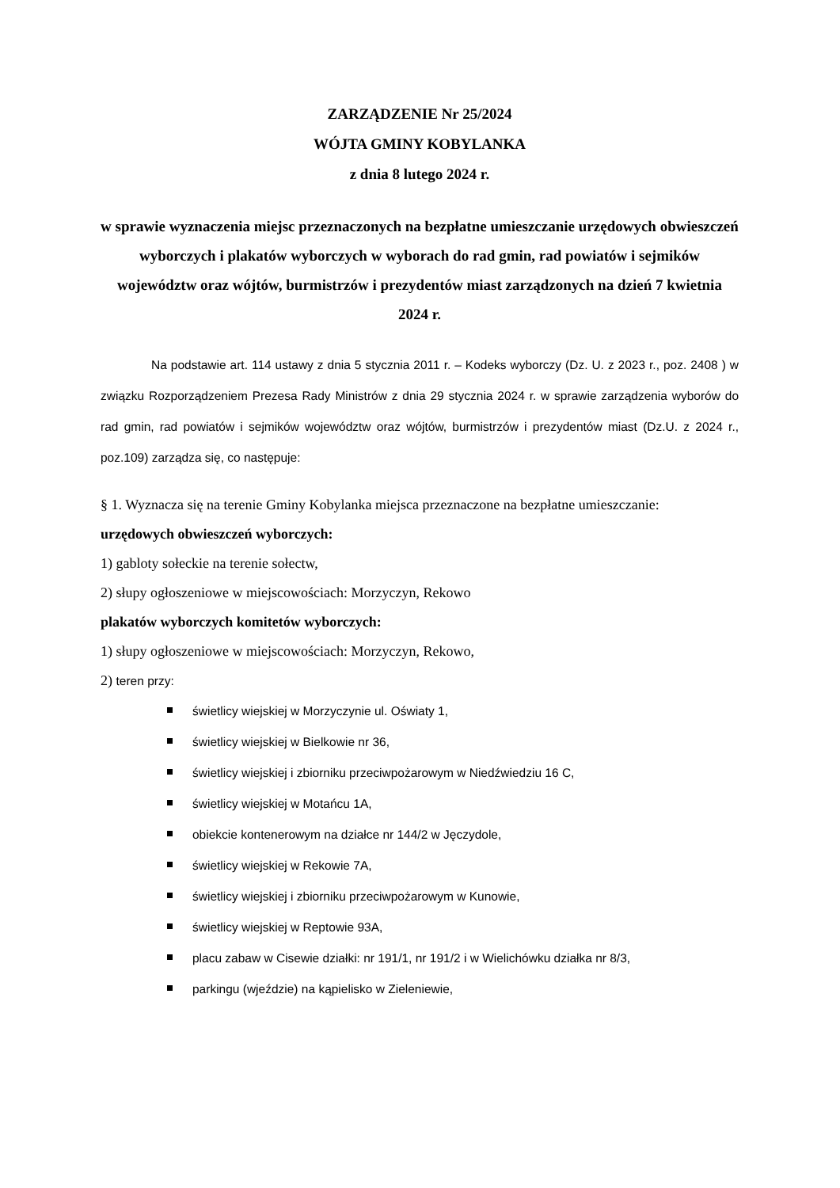ZARZĄDZENIE Nr 25/2024
WÓJTA GMINY KOBYLANKA
z dnia 8 lutego 2024 r.
w sprawie wyznaczenia miejsc przeznaczonych na bezpłatne umieszczanie urzędowych obwieszczeń wyborczych i plakatów wyborczych w wyborach do rad gmin, rad powiatów i sejmików województw oraz wójtów, burmistrzów i prezydentów miast zarządzonych na dzień 7 kwietnia 2024 r.
Na podstawie art. 114 ustawy z dnia 5 stycznia 2011 r. – Kodeks wyborczy (Dz. U. z 2023 r., poz. 2408 ) w związku Rozporządzeniem Prezesa Rady Ministrów z dnia 29 stycznia 2024 r. w sprawie zarządzenia wyborów do rad gmin, rad powiatów i sejmików województw oraz wójtów, burmistrzów i prezydentów miast (Dz.U. z 2024 r., poz.109) zarządza się, co następuje:
§ 1. Wyznacza się na terenie Gminy Kobylanka miejsca przeznaczone na bezpłatne umieszczanie:
urzędowych obwieszczeń wyborczych:
1) gabloty sołeckie na terenie sołectw,
2) słupy ogłoszeniowe w miejscowościach: Morzyczyn, Rekowo
plakatów wyborczych komitetów wyborczych:
1) słupy ogłoszeniowe w miejscowościach: Morzyczyn, Rekowo,
2) teren przy:
świetlicy wiejskiej w Morzyczynie ul. Oświaty 1,
świetlicy wiejskiej w Bielkowie nr 36,
świetlicy wiejskiej i zbiorniku przeciwpożarowym w Niedźwiedziu 16 C,
świetlicy wiejskiej w Motańcu 1A,
obiekcie kontenerowym na działce nr 144/2 w Jęczydole,
świetlicy wiejskiej w Rekowie 7A,
świetlicy wiejskiej i zbiorniku przeciwpożarowym w Kunowie,
świetlicy wiejskiej w Reptowie 93A,
placu zabaw w Cisewie działki: nr 191/1, nr 191/2 i w Wielichówku działka nr 8/3,
parkingu (wjeździe) na kąpielisko w Zieleniewie,